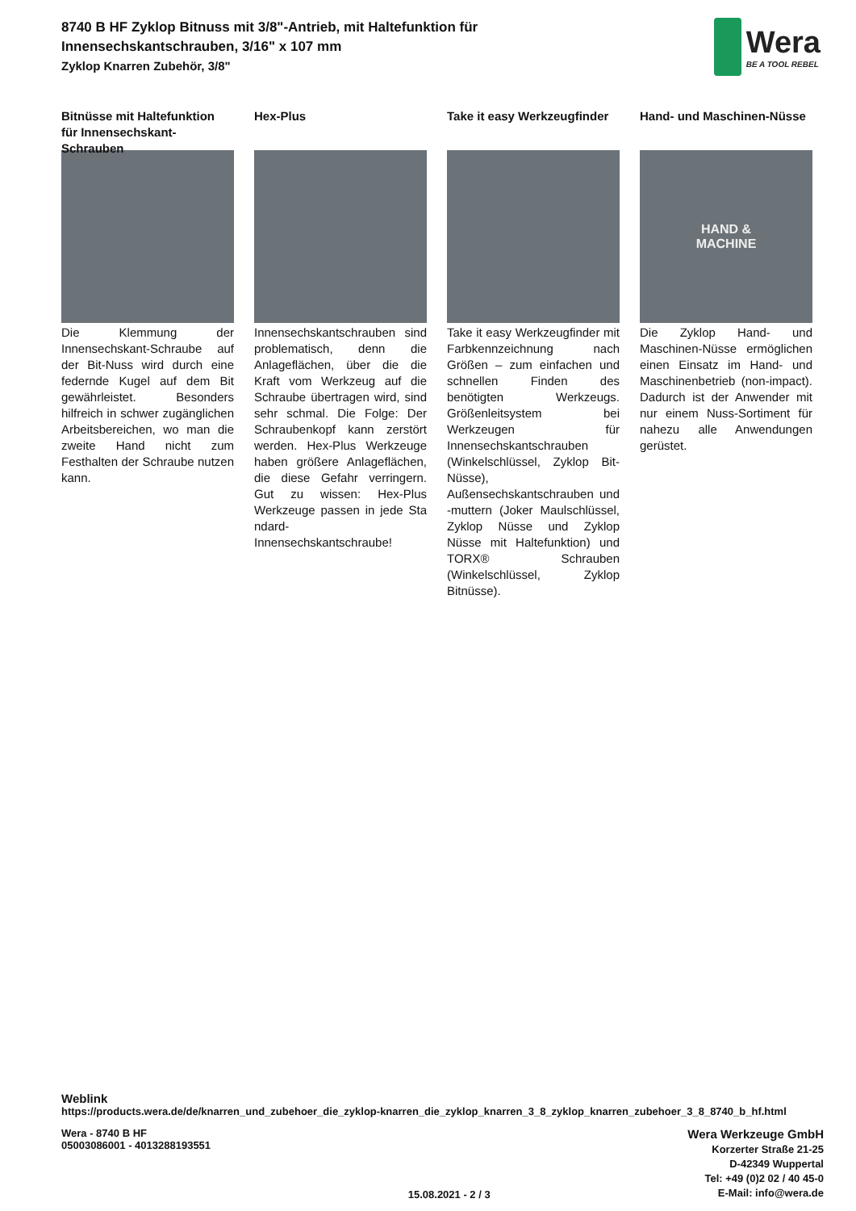8740 B HF Zyklop Bitnuss mit 3/8"-Antrieb, mit Haltefunktion für
Innensechskantschrauben, 3/16" x 107 mm
Zyklop Knarren Zubehör, 3/8"
Wera
BE A TOOL REBEL
Bitnüsse mit Haltefunktion für Innensechskant-Schrauben
Die Klemmung der Innensechskant-Schraube auf der Bit-Nuss wird durch eine federnde Kugel auf dem Bit gewährleistet. Besonders hilfreich in schwer zugänglichen Arbeitsbereichen, wo man die zweite Hand nicht zum Festhalten der Schraube nutzen kann.
Hex-Plus
Innensechskantschrauben sind problematisch, denn die Anlageflächen, über die die Kraft vom Werkzeug auf die Schraube übertragen wird, sind sehr schmal. Die Folge: Der Schraubenkopf kann zerstört werden. Hex-Plus Werkzeuge haben größere Anlageflächen, die diese Gefahr verringern. Gut zu wissen: Hex-Plus Werkzeuge passen in jede Sta ndard-Innensechskantschraube!
Take it easy Werkzeugfinder
Take it easy Werkzeugfinder mit Farbkennzeichnung nach Größen – zum einfachen und schnellen Finden des benötigten Werkzeugs. Größenleitsystem bei Werkzeugen für Innensechskantschrauben (Winkelschlüssel, Zyklop Bit-Nüsse), Außensechskantschrauben und -muttern (Joker Maulschlüssel, Zyklop Nüsse und Zyklop Nüsse mit Haltefunktion) und TORX® Schrauben (Winkelschlüssel, Zyklop Bitnüsse).
Hand- und Maschinen-Nüsse
HAND &
MACHINE
Die Zyklop Hand- und Maschinen-Nüsse ermöglichen einen Einsatz im Hand- und Maschinenbetrieb (non-impact). Dadurch ist der Anwender mit nur einem Nuss-Sortiment für nahezu alle Anwendungen gerüstet.
Weblink
https://products.wera.de/de/knarren_und_zubehoer_die_zyklop-knarren_die_zyklop_knarren_3_8_zyklop_knarren_zubehoer_3_8_8740_b_hf.html
Wera - 8740 B HF
05003086001 - 4013288193551
15.08.2021 - 2 / 3
Wera Werkzeuge GmbH
Korzerter Straße 21-25
D-42349 Wuppertal
Tel: +49 (0)2 02 / 40 45-0
E-Mail: info@wera.de